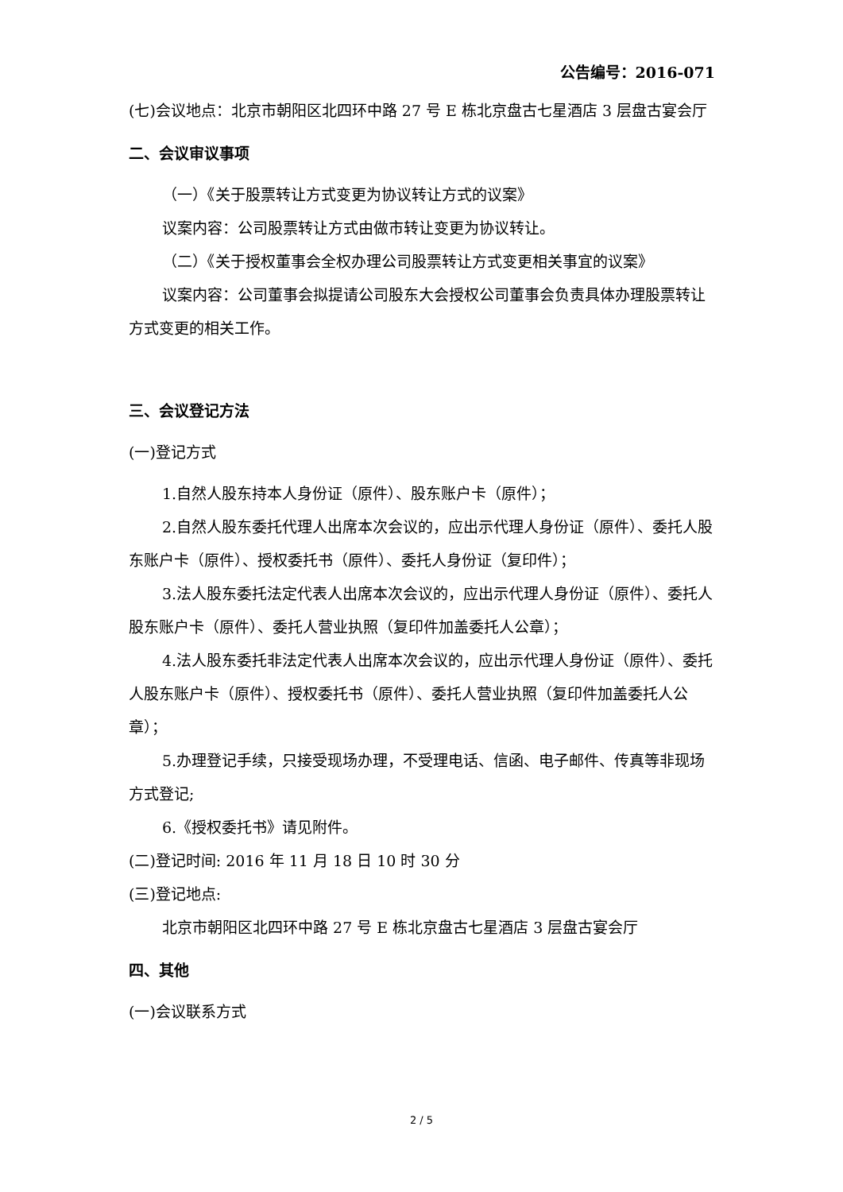公告编号：2016-071
(七)会议地点：北京市朝阳区北四环中路 27 号 E 栋北京盘古七星酒店 3 层盘古宴会厅
二、会议审议事项
（一）《关于股票转让方式变更为协议转让方式的议案》
议案内容：公司股票转让方式由做市转让变更为协议转让。
（二）《关于授权董事会全权办理公司股票转让方式变更相关事宜的议案》
议案内容：公司董事会拟提请公司股东大会授权公司董事会负责具体办理股票转让方式变更的相关工作。
三、会议登记方法
(一)登记方式
1.自然人股东持本人身份证（原件）、股东账户卡（原件）；
2.自然人股东委托代理人出席本次会议的，应出示代理人身份证（原件）、委托人股东账户卡（原件）、授权委托书（原件）、委托人身份证（复印件）；
3.法人股东委托法定代表人出席本次会议的，应出示代理人身份证（原件）、委托人股东账户卡（原件）、委托人营业执照（复印件加盖委托人公章）；
4.法人股东委托非法定代表人出席本次会议的，应出示代理人身份证（原件）、委托人股东账户卡（原件）、授权委托书（原件）、委托人营业执照（复印件加盖委托人公章）；
5.办理登记手续，只接受现场办理，不受理电话、信函、电子邮件、传真等非现场方式登记;
6.《授权委托书》请见附件。
(二)登记时间: 2016 年 11 月 18 日 10 时 30 分
(三)登记地点:
北京市朝阳区北四环中路 27 号 E 栋北京盘古七星酒店 3 层盘古宴会厅
四、其他
(一)会议联系方式
2 / 5